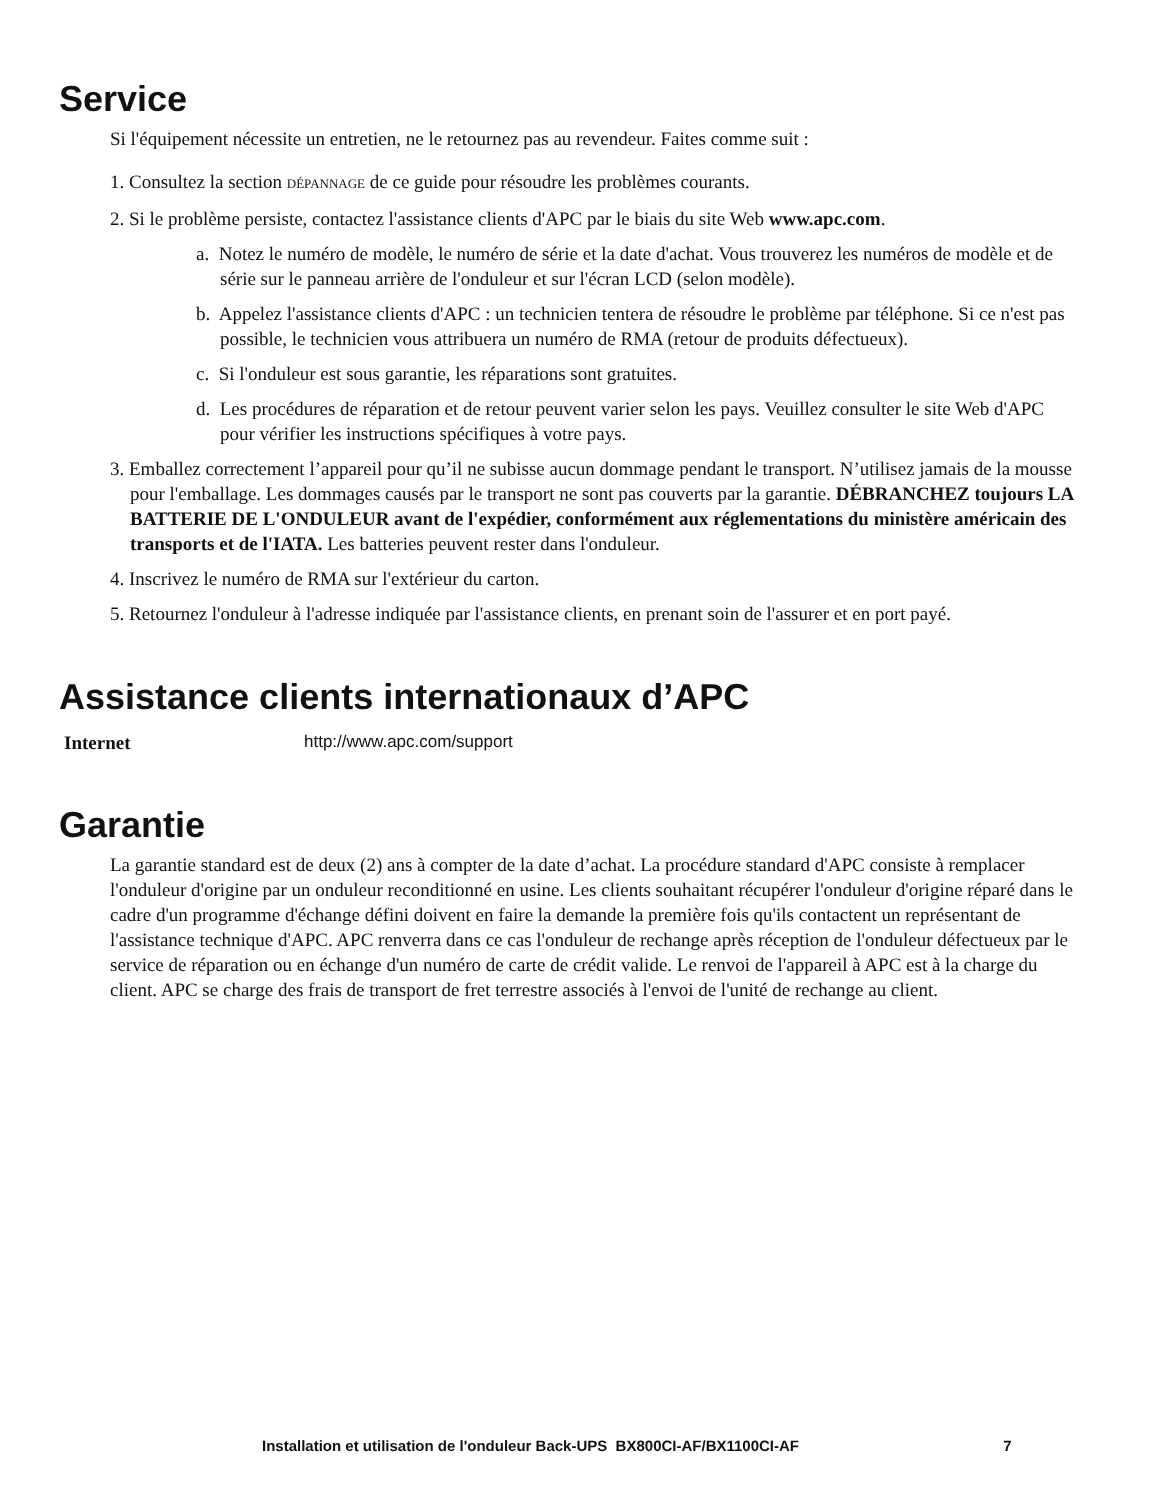Service
Si l'équipement nécessite un entretien, ne le retournez pas au revendeur. Faites comme suit :
1. Consultez la section DÉPANNAGE de ce guide pour résoudre les problèmes courants.
2. Si le problème persiste, contactez l'assistance clients d'APC par le biais du site Web www.apc.com.
a. Notez le numéro de modèle, le numéro de série et la date d'achat. Vous trouverez les numéros de modèle et de série sur le panneau arrière de l'onduleur et sur l'écran LCD (selon modèle).
b. Appelez l'assistance clients d'APC : un technicien tentera de résoudre le problème par téléphone. Si ce n'est pas possible, le technicien vous attribuera un numéro de RMA (retour de produits défectueux).
c. Si l'onduleur est sous garantie, les réparations sont gratuites.
d. Les procédures de réparation et de retour peuvent varier selon les pays. Veuillez consulter le site Web d'APC pour vérifier les instructions spécifiques à votre pays.
3. Emballez correctement l’appareil pour qu’il ne subisse aucun dommage pendant le transport. N’utilisez jamais de la mousse pour l'emballage. Les dommages causés par le transport ne sont pas couverts par la garantie. DÉBRANCHEZ toujours LA BATTERIE DE L'ONDULEUR avant de l'expédier, conformément aux réglementations du ministère américain des transports et de l'IATA. Les batteries peuvent rester dans l'onduleur.
4. Inscrivez le numéro de RMA sur l'extérieur du carton.
5. Retournez l'onduleur à l'adresse indiquée par l'assistance clients, en prenant soin de l'assurer et en port payé.
Assistance clients internationaux d’APC
Internet http://www.apc.com/support
Garantie
La garantie standard est de deux (2) ans à compter de la date d’achat. La procédure standard d'APC consiste à remplacer l'onduleur d'origine par un onduleur reconditionné en usine. Les clients souhaitant récupérer l'onduleur d'origine réparé dans le cadre d'un programme d'échange défini doivent en faire la demande la première fois qu'ils contactent un représentant de l'assistance technique d'APC. APC renverra dans ce cas l'onduleur de rechange après réception de l'onduleur défectueux par le service de réparation ou en échange d'un numéro de carte de crédit valide. Le renvoi de l'appareil à APC est à la charge du client. APC se charge des frais de transport de fret terrestre associés à l'envoi de l'unité de rechange au client.
Installation et utilisation de l'onduleur Back-UPS BX800CI-AF/BX1100CI-AF 7